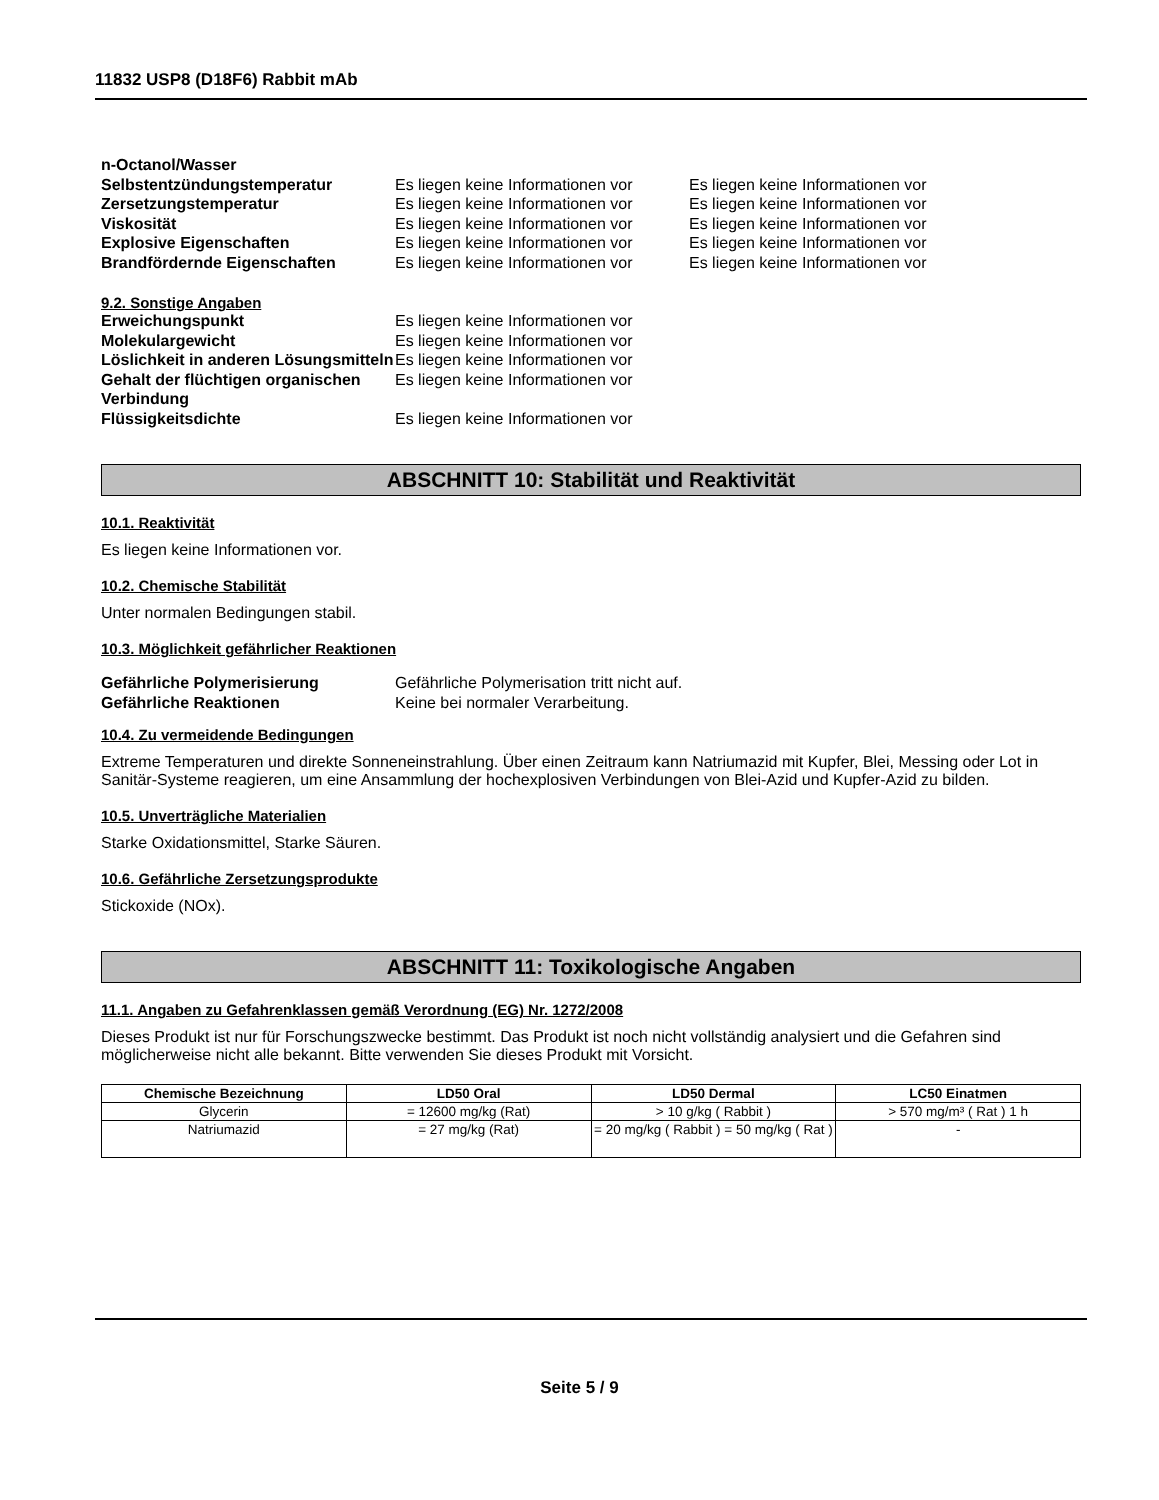11832 USP8 (D18F6) Rabbit mAb
n-Octanol/Wasser
Selbstentzündungstemperatur Es liegen keine Informationen vor
Es liegen keine Informationen vor
Zersetzungstemperatur Es liegen keine Informationen vor
Es liegen keine Informationen vor
Viskosität Es liegen keine Informationen vor
Es liegen keine Informationen vor
Explosive Eigenschaften Es liegen keine Informationen vor
Es liegen keine Informationen vor
Brandfördernde Eigenschaften Es liegen keine Informationen vor
Es liegen keine Informationen vor
9.2. Sonstige Angaben
Erweichungspunkt Es liegen keine Informationen vor
Molekulargewicht Es liegen keine Informationen vor
Löslichkeit in anderen Lösungsmitteln
Es liegen keine Informationen vor
Gehalt der flüchtigen organischen Verbindung
Es liegen keine Informationen vor
Flüssigkeitsdichte Es liegen keine Informationen vor
ABSCHNITT 10: Stabilität und Reaktivität
10.1. Reaktivität
Es liegen keine Informationen vor.
10.2. Chemische Stabilität
Unter normalen Bedingungen stabil.
10.3. Möglichkeit gefährlicher Reaktionen
Gefährliche Polymerisierung Gefährliche Polymerisation tritt nicht auf.
Gefährliche Reaktionen Keine bei normaler Verarbeitung.
10.4. Zu vermeidende Bedingungen
Extreme Temperaturen und direkte Sonneneinstrahlung. Über einen Zeitraum kann Natriumazid mit Kupfer, Blei, Messing oder Lot in Sanitär-Systeme reagieren, um eine Ansammlung der hochexplosiven Verbindungen von Blei-Azid und Kupfer-Azid zu bilden.
10.5. Unverträgliche Materialien
Starke Oxidationsmittel, Starke Säuren.
10.6. Gefährliche Zersetzungsprodukte
Stickoxide (NOx).
ABSCHNITT 11: Toxikologische Angaben
11.1. Angaben zu Gefahrenklassen gemäß Verordnung (EG) Nr. 1272/2008
Dieses Produkt ist nur für Forschungszwecke bestimmt. Das Produkt ist noch nicht vollständig analysiert und die Gefahren sind möglicherweise nicht alle bekannt. Bitte verwenden Sie dieses Produkt mit Vorsicht.
| Chemische Bezeichnung | LD50 Oral | LD50 Dermal | LC50 Einatmen |
| --- | --- | --- | --- |
| Glycerin | = 12600 mg/kg (Rat) | > 10 g/kg ( Rabbit ) | > 570 mg/m³ ( Rat ) 1 h |
| Natriumazid | = 27 mg/kg (Rat) | = 20 mg/kg ( Rabbit ) = 50 mg/kg ( Rat ) | - |
Seite 5 / 9